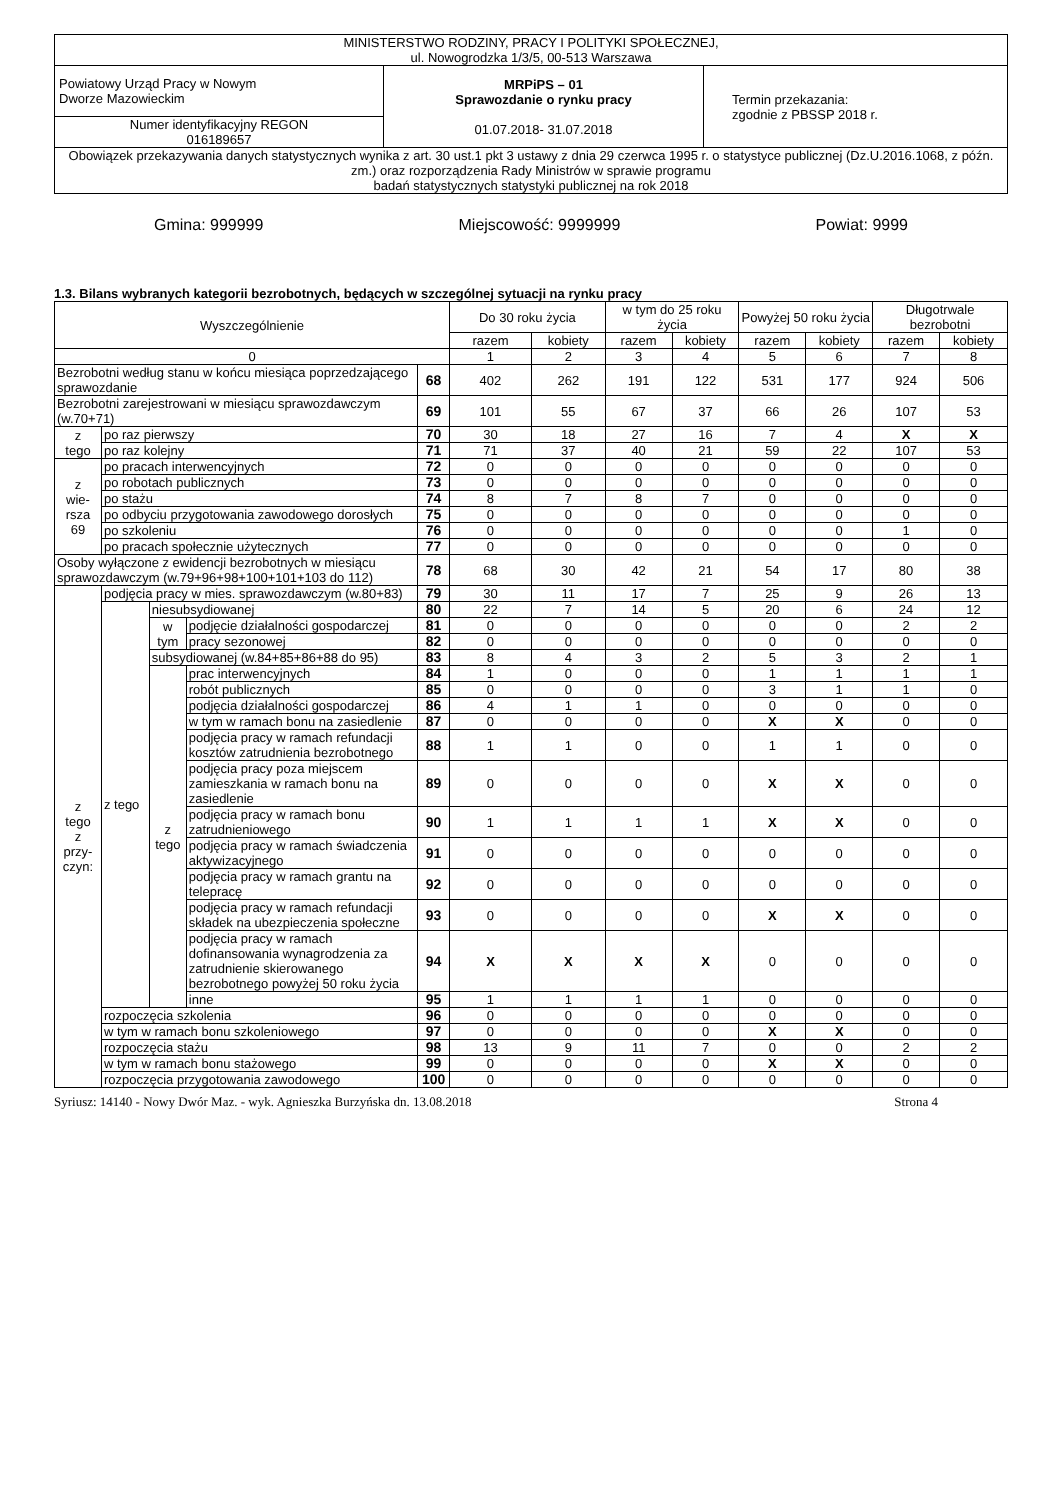| MINISTERSTWO RODZINY, PRACY I POLITYKI SPOŁECZNEJ, ul. Nowogrodzka 1/3/5, 00-513 Warszawa | | |
| Powiatowy Urząd Pracy w Nowym Dworze Mazowieckim | MRPiPS – 01 Sprawozdanie o rynku pracy 01.07.2018- 31.07.2018 | Termin przekazania: zgodnie z PBSSP 2018 r. |
| Numer identyfikacyjny REGON 016189657 | | |
| Obowiązek przekazywania danych statystycznych wynika z art. 30 ust.1 pkt 3 ustawy z dnia 29 czerwca 1995 r. o statystyce publicznej (Dz.U.2016.1068, z późn. zm.) oraz rozporządzenia Rady Ministrów w sprawie programu badań statystycznych statystyki publicznej na rok 2018 | | |
Gmina: 999999 Miejscowość: 9999999 Powiat: 9999
1.3. Bilans wybranych kategorii bezrobotnych, będących w szczególnej sytuacji na rynku pracy
| Wyszczególnienie | | | | | Do 30 roku życia | | w tym do 25 roku życia | | Powyżej 50 roku życia | | Długotrwale bezrobotni | |
| --- | --- | --- | --- | --- | --- | --- | --- | --- | --- | --- | --- | --- |
| | | | | | razem | kobiety | razem | kobiety | razem | kobiety | razem | kobiety |
| 0 | | | | | 1 | 2 | 3 | 4 | 5 | 6 | 7 | 8 |
| Bezrobotni według stanu w końcu miesiąca poprzedzającego sprawozdanie | | | | 68 | 402 | 262 | 191 | 122 | 531 | 177 | 924 | 506 |
| Bezrobotni zarejestrowani w miesiącu sprawozdawczym (w.70+71) | | | | 69 | 101 | 55 | 67 | 37 | 66 | 26 | 107 | 53 |
| z tego | po raz pierwszy | | | 70 | 30 | 18 | 27 | 16 | 7 | 4 | X | X |
| | po raz kolejny | | | 71 | 71 | 37 | 40 | 21 | 59 | 22 | 107 | 53 |
| z wie- rsza 69 | po pracach interwencyjnych | | | 72 | 0 | 0 | 0 | 0 | 0 | 0 | 0 | 0 |
| | po robotach publicznych | | | 73 | 0 | 0 | 0 | 0 | 0 | 0 | 0 | 0 |
| | po stażu | | | 74 | 8 | 7 | 8 | 7 | 0 | 0 | 0 | 0 |
| | po odbyciu przygotowania zawodowego dorosłych | | | 75 | 0 | 0 | 0 | 0 | 0 | 0 | 0 | 0 |
| | po szkoleniu | | | 76 | 0 | 0 | 0 | 0 | 0 | 0 | 1 | 0 |
| | po pracach społecznie użytecznych | | | 77 | 0 | 0 | 0 | 0 | 0 | 0 | 0 | 0 |
| Osoby wyłączone z ewidencji bezrobotnych w miesiącu sprawozdawczym (w.79+96+98+100+101+103 do 112) | | | | 78 | 68 | 30 | 42 | 21 | 54 | 17 | 80 | 38 |
| z tego z przy- czyn: | podjęcia pracy w mies. sprawozdawczym (w.80+83) | | | 79 | 30 | 11 | 17 | 7 | 25 | 9 | 26 | 13 |
| | z tego | niesubsydiowanej | | 80 | 22 | 7 | 14 | 5 | 20 | 6 | 24 | 12 |
| | | w tym | podjęcie działalności gospodarczej | 81 | 0 | 0 | 0 | 0 | 0 | 0 | 2 | 2 |
| | | | pracy sezonowej | 82 | 0 | 0 | 0 | 0 | 0 | 0 | 0 | 0 |
| | | subsydiowanej (w.84+85+86+88 do 95) | | 83 | 8 | 4 | 3 | 2 | 5 | 3 | 2 | 1 |
| | | z tego | prac interwencyjnych | 84 | 1 | 0 | 0 | 0 | 1 | 1 | 1 | 1 |
| | | | robót publicznych | 85 | 0 | 0 | 0 | 0 | 3 | 1 | 1 | 0 |
| | | | podjęcia działalności gospodarczej | 86 | 4 | 1 | 1 | 0 | 0 | 0 | 0 | 0 |
| | | | w tym w ramach bonu na zasiedlenie | 87 | 0 | 0 | 0 | 0 | X | X | 0 | 0 |
| | | | podjęcia pracy w ramach refundacji kosztów zatrudnienia bezrobotnego | 88 | 1 | 1 | 0 | 0 | 1 | 1 | 0 | 0 |
| | | | podjęcia pracy poza miejscem zamieszkania w ramach bonu na zasiedlenie | 89 | 0 | 0 | 0 | 0 | X | X | 0 | 0 |
| | | | podjęcia pracy w ramach bonu zatrudnieniowego | 90 | 1 | 1 | 1 | 1 | X | X | 0 | 0 |
| | | | podjęcia pracy w ramach świadczenia aktywizacyjnego | 91 | 0 | 0 | 0 | 0 | 0 | 0 | 0 | 0 |
| | | | podjęcia pracy w ramach grantu na telepracę | 92 | 0 | 0 | 0 | 0 | 0 | 0 | 0 | 0 |
| | | | podjęcia pracy w ramach refundacji składek na ubezpieczenia społeczne | 93 | 0 | 0 | 0 | 0 | X | X | 0 | 0 |
| | | | podjęcia pracy w ramach dofinansowania wynagrodzenia za zatrudnienie skierowanego bezrobotnego powyżej 50 roku życia | 94 | X | X | X | X | 0 | 0 | 0 | 0 |
| | | | inne | 95 | 1 | 1 | 1 | 1 | 0 | 0 | 0 | 0 |
| | rozpoczęcia szkolenia | | | 96 | 0 | 0 | 0 | 0 | 0 | 0 | 0 | 0 |
| | w tym w ramach bonu szkoleniowego | | | 97 | 0 | 0 | 0 | 0 | X | X | 0 | 0 |
| | rozpoczęcia stażu | | | 98 | 13 | 9 | 11 | 7 | 0 | 0 | 2 | 2 |
| | w tym w ramach bonu stażowego | | | 99 | 0 | 0 | 0 | 0 | X | X | 0 | 0 |
| | rozpoczęcia przygotowania zawodowego | | | 100 | 0 | 0 | 0 | 0 | 0 | 0 | 0 | 0 |
Syriusz: 14140 - Nowy Dwór Maz. - wyk. Agnieszka Burzyńska dn. 13.08.2018 Strona 4